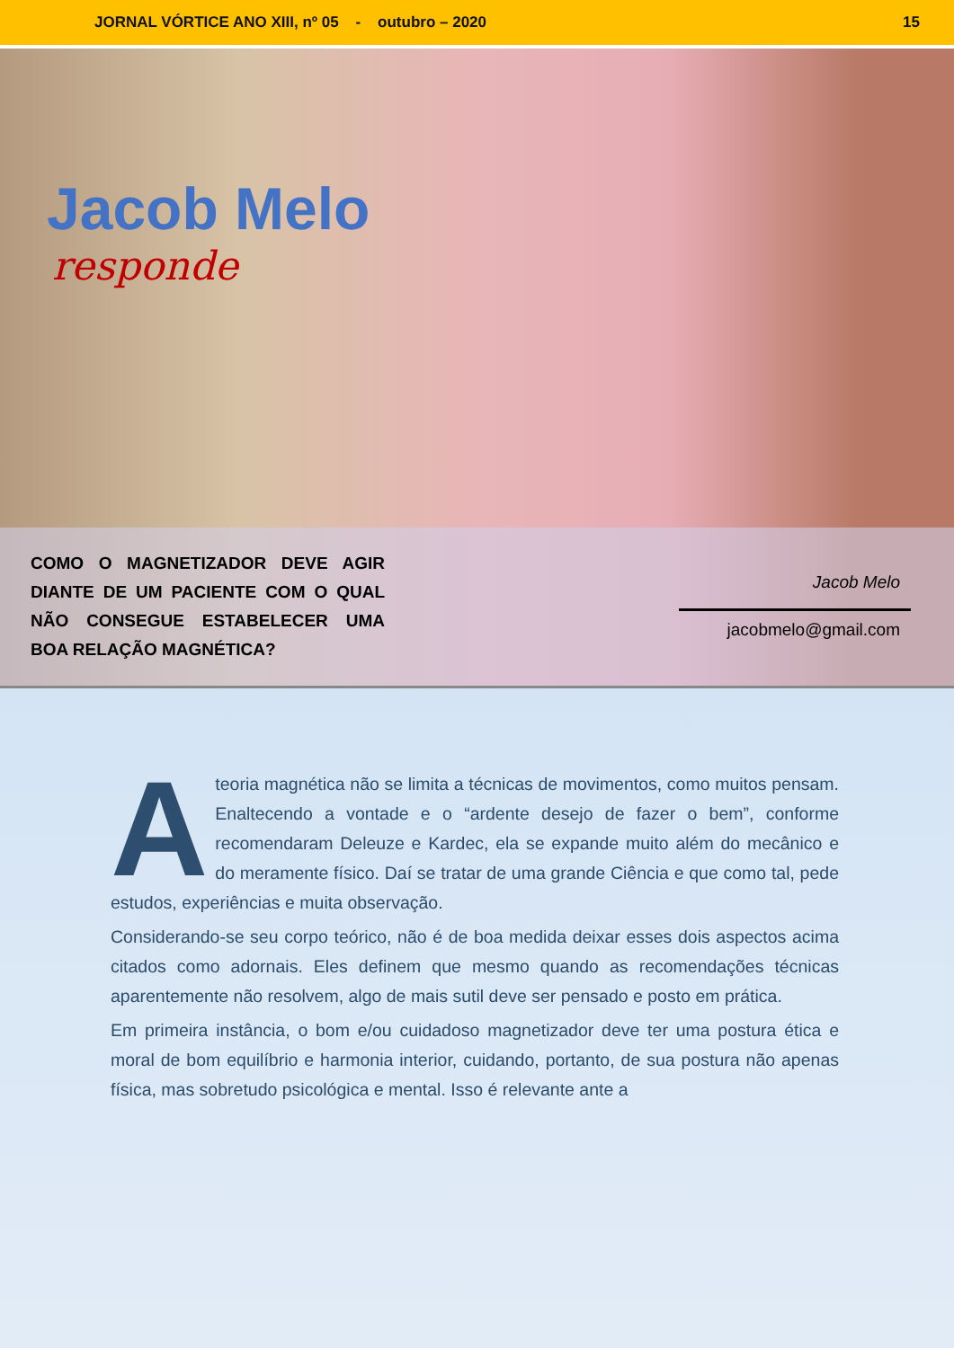JORNAL VÓRTICE ANO XIII, nº 05 - outubro – 2020 15
Jacob Melo
responde
COMO O MAGNETIZADOR DEVE AGIR DIANTE DE UM PACIENTE COM O QUAL NÃO CONSEGUE ESTABELECER UMA BOA RELAÇÃO MAGNÉTICA?
Jacob Melo
jacobmelo@gmail.com
A teoria magnética não se limita a técnicas de movimentos, como muitos pensam. Enaltecendo a vontade e o “ardente desejo de fazer o bem”, conforme recomendaram Deleuze e Kardec, ela se expande muito além do mecânico e do meramente físico. Daí se tratar de uma grande Ciência e que como tal, pede estudos, experiências e muita observação.
Considerando-se seu corpo teórico, não é de boa medida deixar esses dois aspectos acima citados como adornais. Eles definem que mesmo quando as recomendações técnicas aparentemente não resolvem, algo de mais sutil deve ser pensado e posto em prática.
Em primeira instância, o bom e/ou cuidadoso magnetizador deve ter uma postura ética e moral de bom equilíbrio e harmonia interior, cuidando, portanto, de sua postura não apenas física, mas sobretudo psicológica e mental. Isso é relevante ante a